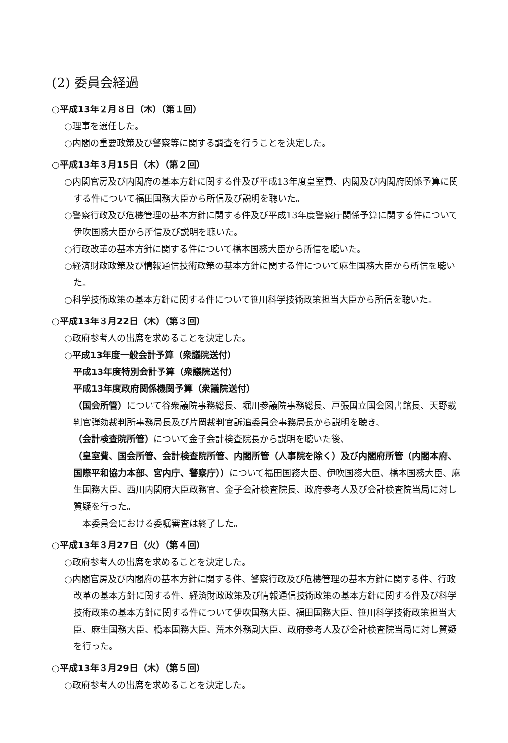(2) 委員会経過
○平成13年２月８日（木）（第１回）
○理事を選任した。
○内閣の重要政策及び警察等に関する調査を行うことを決定した。
○平成13年３月15日（木）（第２回）
○内閣官房及び内閣府の基本方針に関する件及び平成13年度皇室費、内閣及び内閣府関係予算に関する件について福田国務大臣から所信及び説明を聴いた。
○警察行政及び危機管理の基本方針に関する件及び平成13年度警察庁関係予算に関する件について伊吹国務大臣から所信及び説明を聴いた。
○行政改革の基本方針に関する件について橋本国務大臣から所信を聴いた。
○経済財政政策及び情報通信技術政策の基本方針に関する件について麻生国務大臣から所信を聴いた。
○科学技術政策の基本方針に関する件について笹川科学技術政策担当大臣から所信を聴いた。
○平成13年３月22日（木）（第３回）
○政府参考人の出席を求めることを決定した。
○平成13年度一般会計予算（衆議院送付）
平成13年度特別会計予算（衆議院送付）
平成13年度政府関係機関予算（衆議院送付）
（国会所管）について谷衆議院事務総長、堀川参議院事務総長、戸張国立国会図書館長、天野裁判官弾劾裁判所事務局長及び片岡裁判官訴追委員会事務局長から説明を聴き、
（会計検査院所管）について金子会計検査院長から説明を聴いた後、
（皇室費、国会所管、会計検査院所管、内閣所管（人事院を除く）及び内閣府所管（内閣本府、国際平和協力本部、宮内庁、警察庁））について福田国務大臣、伊吹国務大臣、橋本国務大臣、麻生国務大臣、西川内閣府大臣政務官、金子会計検査院長、政府参考人及び会計検査院当局に対し質疑を行った。
　本委員会における委嘱審査は終了した。
○平成13年３月27日（火）（第４回）
○政府参考人の出席を求めることを決定した。
○内閣官房及び内閣府の基本方針に関する件、警察行政及び危機管理の基本方針に関する件、行政改革の基本方針に関する件、経済財政政策及び情報通信技術政策の基本方針に関する件及び科学技術政策の基本方針に関する件について伊吹国務大臣、福田国務大臣、笹川科学技術政策担当大臣、麻生国務大臣、橋本国務大臣、荒木外務副大臣、政府参考人及び会計検査院当局に対し質疑を行った。
○平成13年３月29日（木）（第５回）
○政府参考人の出席を求めることを決定した。